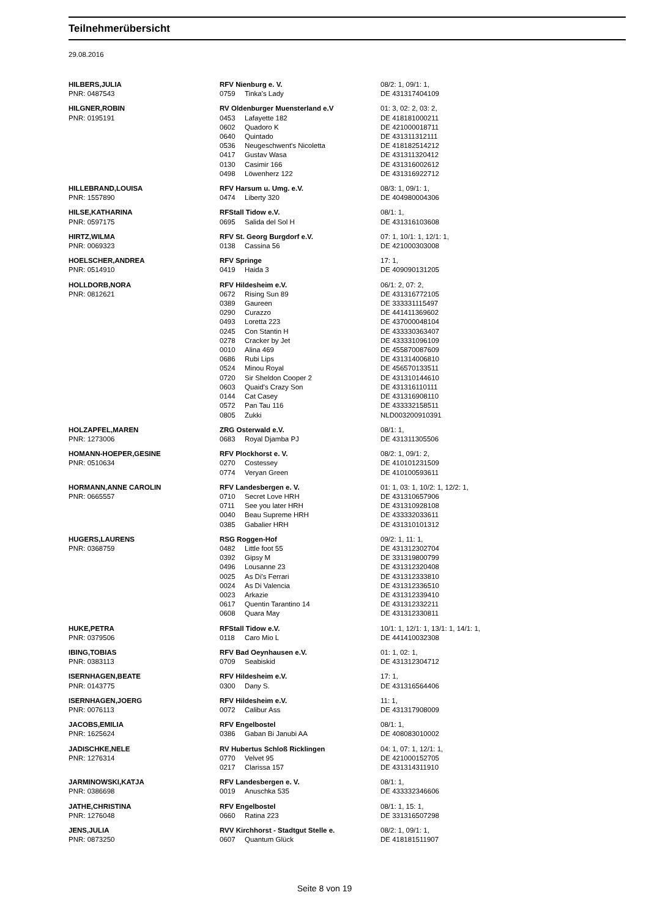Teilnehmerübersicht
29.08.2016
| HILBERS,JULIA | RFV Nienburg e. V. | | 08/2: 1, 09/1: 1, |
| PNR: 0487543 | 0759 | Tinka's Lady | DE 431317404109 |
| HILGNER,ROBIN | RV Oldenburger Muensterland e.V | | 01: 3, 02: 2, 03: 2, |
| PNR: 0195191 | 0453 | Lafayette 182 | DE 418181000211 |
| | 0602 | Quadoro K | DE 421000018711 |
| | 0640 | Quintado | DE 431311312111 |
| | 0536 | Neugeschwent's Nicoletta | DE 418182514212 |
| | 0417 | Gustav Wasa | DE 431311320412 |
| | 0130 | Casimir 166 | DE 431316002612 |
| | 0498 | Löwenherz 122 | DE 431316922712 |
| HILLEBRAND,LOUISA | RFV Harsum u. Umg. e.V. | | 08/3: 1, 09/1: 1, |
| PNR: 1557890 | 0474 | Liberty 320 | DE 404980004306 |
| HILSE,KATHARINA | RFStall Tidow e.V. | | 08/1: 1, |
| PNR: 0597175 | 0695 | Salida del Sol H | DE 431316103608 |
| HIRTZ,WILMA | RFV St. Georg Burgdorf e.V. | | 07: 1, 10/1: 1, 12/1: 1, |
| PNR: 0069323 | 0138 | Cassina 56 | DE 421000303008 |
| HOELSCHER,ANDREA | RFV Springe | | 17: 1, |
| PNR: 0514910 | 0419 | Haida 3 | DE 409090131205 |
| HOLLDORB,NORA | RFV Hildesheim e.V. | | 06/1: 2, 07: 2, |
| PNR: 0812621 | 0672 | Rising Sun 89 | DE 431316772105 |
| | 0389 | Gaureen | DE 333331115497 |
| | 0290 | Curazzo | DE 441411369602 |
| | 0493 | Loretta 223 | DE 437000048104 |
| | 0245 | Con Stantin H | DE 433330363407 |
| | 0278 | Cracker by Jet | DE 433331096109 |
| | 0010 | Alina 469 | DE 455870087609 |
| | 0686 | Rubi Lips | DE 431314006810 |
| | 0524 | Minou Royal | DE 456570133511 |
| | 0720 | Sir Sheldon Cooper 2 | DE 431310144610 |
| | 0603 | Quaid's Crazy Son | DE 431316110111 |
| | 0144 | Cat Casey | DE 431316908110 |
| | 0572 | Pan Tau 116 | DE 433332158511 |
| | 0805 | Zukki | NLD003200910391 |
| HOLZAPFEL,MAREN | ZRG Osterwald e.V. | | 08/1: 1, |
| PNR: 1273006 | 0683 | Royal Djamba PJ | DE 431311305506 |
| HOMANN-HOEPER,GESINE | RFV Plockhorst e. V. | | 08/2: 1, 09/1: 2, |
| PNR: 0510634 | 0270 | Costessey | DE 410101231509 |
| | 0774 | Veryan Green | DE 410100593611 |
| HORMANN,ANNE CAROLIN | RFV Landesbergen e. V. | | 01: 1, 03: 1, 10/2: 1, 12/2: 1, |
| PNR: 0665557 | 0710 | Secret Love HRH | DE 431310657906 |
| | 0711 | See you later HRH | DE 431310928108 |
| | 0040 | Beau Supreme HRH | DE 433332033611 |
| | 0385 | Gabalier HRH | DE 431310101312 |
| HUGERS,LAURENS | RSG Roggen-Hof | | 09/2: 1, 11: 1, |
| PNR: 0368759 | 0482 | Little foot 55 | DE 431312302704 |
| | 0392 | Gipsy M | DE 331319800799 |
| | 0496 | Lousanne 23 | DE 431312320408 |
| | 0025 | As Di's Ferrari | DE 431312333810 |
| | 0024 | As Di Valencia | DE 431312336510 |
| | 0023 | Arkazie | DE 431312339410 |
| | 0617 | Quentin Tarantino 14 | DE 431312332211 |
| | 0608 | Quara May | DE 431312330811 |
| HUKE,PETRA | RFStall Tidow e.V. | | 10/1: 1, 12/1: 1, 13/1: 1, 14/1: 1, |
| PNR: 0379506 | 0118 | Caro Mio L | DE 441410032308 |
| IBING,TOBIAS | RFV Bad Oeynhausen e.V. | | 01: 1, 02: 1, |
| PNR: 0383113 | 0709 | Seabiskid | DE 431312304712 |
| ISERNHAGEN,BEATE | RFV Hildesheim e.V. | | 17: 1, |
| PNR: 0143775 | 0300 | Dany S. | DE 431316564406 |
| ISERNHAGEN,JOERG | RFV Hildesheim e.V. | | 11: 1, |
| PNR: 0076113 | 0072 | Calibur Ass | DE 431317908009 |
| JACOBS,EMILIA | RFV Engelbostel | | 08/1: 1, |
| PNR: 1625624 | 0386 | Gaban Bi Janubi AA | DE 408083010002 |
| JADISCHKE,NELE | RV Hubertus Schloß Ricklingen | | 04: 1, 07: 1, 12/1: 1, |
| PNR: 1276314 | 0770 | Velvet 95 | DE 421000152705 |
| | 0217 | Clarissa 157 | DE 431314311910 |
| JARMINOWSKI,KATJA | RFV Landesbergen e. V. | | 08/1: 1, |
| PNR: 0386698 | 0019 | Anuschka 535 | DE 433332346606 |
| JATHE,CHRISTINA | RFV Engelbostel | | 08/1: 1, 15: 1, |
| PNR: 1276048 | 0660 | Ratina 223 | DE 331316507298 |
| JENS,JULIA | RVV Kirchhorst - Stadtgut Stelle e. | | 08/2: 1, 09/1: 1, |
| PNR: 0873250 | 0607 | Quantum Glück | DE 418181511907 |
Seite 8 von 19